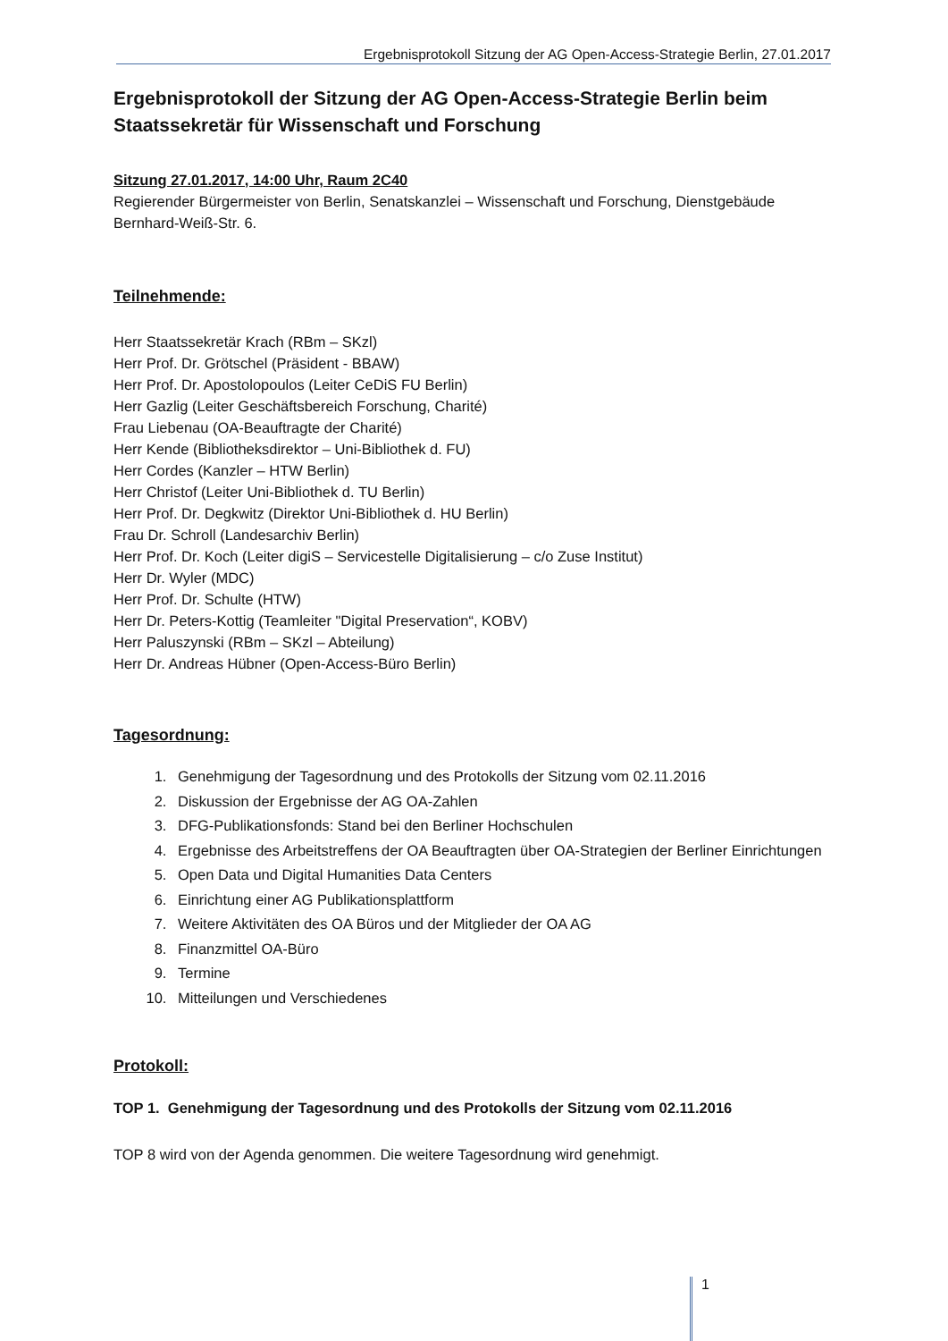Ergebnisprotokoll Sitzung der AG Open-Access-Strategie Berlin, 27.01.2017
Ergebnisprotokoll der Sitzung der AG Open-Access-Strategie Berlin beim Staatssekretär für Wissenschaft und Forschung
Sitzung 27.01.2017, 14:00 Uhr, Raum 2C40
Regierender Bürgermeister von Berlin, Senatskanzlei – Wissenschaft und Forschung, Dienstgebäude Bernhard-Weiß-Str. 6.
Teilnehmende:
Herr Staatssekretär Krach (RBm – SKzl)
Herr Prof. Dr. Grötschel (Präsident - BBAW)
Herr Prof. Dr. Apostolopoulos (Leiter CeDiS FU Berlin)
Herr Gazlig (Leiter Geschäftsbereich Forschung, Charité)
Frau Liebenau (OA-Beauftragte der Charité)
Herr Kende (Bibliotheksdirektor – Uni-Bibliothek d. FU)
Herr Cordes (Kanzler – HTW Berlin)
Herr Christof (Leiter Uni-Bibliothek d. TU Berlin)
Herr Prof. Dr. Degkwitz (Direktor Uni-Bibliothek d. HU Berlin)
Frau Dr. Schroll (Landesarchiv Berlin)
Herr Prof. Dr. Koch (Leiter digiS – Servicestelle Digitalisierung – c/o Zuse Institut)
Herr Dr. Wyler (MDC)
Herr Prof. Dr. Schulte (HTW)
Herr Dr. Peters-Kottig (Teamleiter "Digital Preservation“, KOBV)
Herr Paluszynski (RBm – SKzl – Abteilung)
Herr Dr. Andreas Hübner (Open-Access-Büro Berlin)
Tagesordnung:
1. Genehmigung der Tagesordnung und des Protokolls der Sitzung vom 02.11.2016
2. Diskussion der Ergebnisse der AG OA-Zahlen
3. DFG-Publikationsfonds: Stand bei den Berliner Hochschulen
4. Ergebnisse des Arbeitstreffens der OA Beauftragten über OA-Strategien der Berliner Einrichtungen
5. Open Data und Digital Humanities Data Centers
6. Einrichtung einer AG Publikationsplattform
7. Weitere Aktivitäten des OA Büros und der Mitglieder der OA AG
8. Finanzmittel OA-Büro
9. Termine
10. Mitteilungen und Verschiedenes
Protokoll:
TOP 1. Genehmigung der Tagesordnung und des Protokolls der Sitzung vom 02.11.2016
TOP 8 wird von der Agenda genommen. Die weitere Tagesordnung wird genehmigt.
1